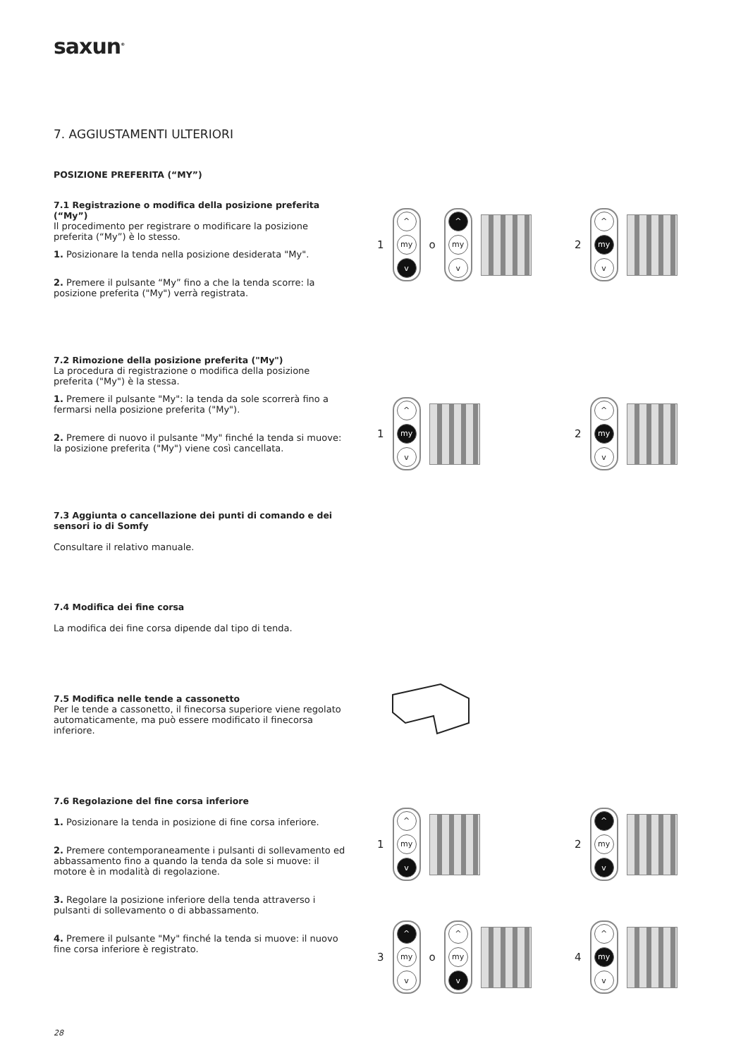saxun<sup>®</sup>
7. AGGIUSTAMENTI ULTERIORI
POSIZIONE PREFERITA (“MY”)
7.1 Registrazione o modifica della posizione preferita (“My”)
Il procedimento per registrare o modificare la posizione preferita (“My”) è lo stesso.
1. Posizionare la tenda nella posizione desiderata "My".
2. Premere il pulsante “My” fino a che la tenda scorre: la posizione preferita ("My") verrà registrata.
7.2 Rimozione della posizione preferita ("My")
La procedura di registrazione o modifica della posizione preferita ("My") è la stessa.
1. Premere il pulsante "My": la tenda da sole scorrerà fino a fermarsi nella posizione preferita ("My").
2. Premere di nuovo il pulsante "My" finché la tenda si muove: la posizione preferita ("My") viene così cancellata.
7.3 Aggiunta o cancellazione dei punti di comando e dei sensori io di Somfy
Consultare il relativo manuale.
7.4 Modifica dei fine corsa
La modifica dei fine corsa dipende dal tipo di tenda.
7.5 Modifica nelle tende a cassonetto
Per le tende a cassonetto, il finecorsa superiore viene regolato automaticamente, ma può essere modificato il finecorsa inferiore.
7.6 Regolazione del fine corsa inferiore
1. Posizionare la tenda in posizione di fine corsa inferiore.
2. Premere contemporaneamente i pulsanti di sollevamento ed abbassamento fino a quando la tenda da sole si muove: il motore è in modalità di regolazione.
3. Regolare la posizione inferiore della tenda attraverso i pulsanti di sollevamento o di abbassamento.
4. Premere il pulsante "My" finché la tenda si muove: il nuovo fine corsa inferiore è registrato.
1
^
my
v
o
^
my
v
2
^
my
v
1
^
my
v
2
^
my
v
1
^
my
v
2
^
my
v
3
^
my
v
o
^
my
v
4
^
my
v
28